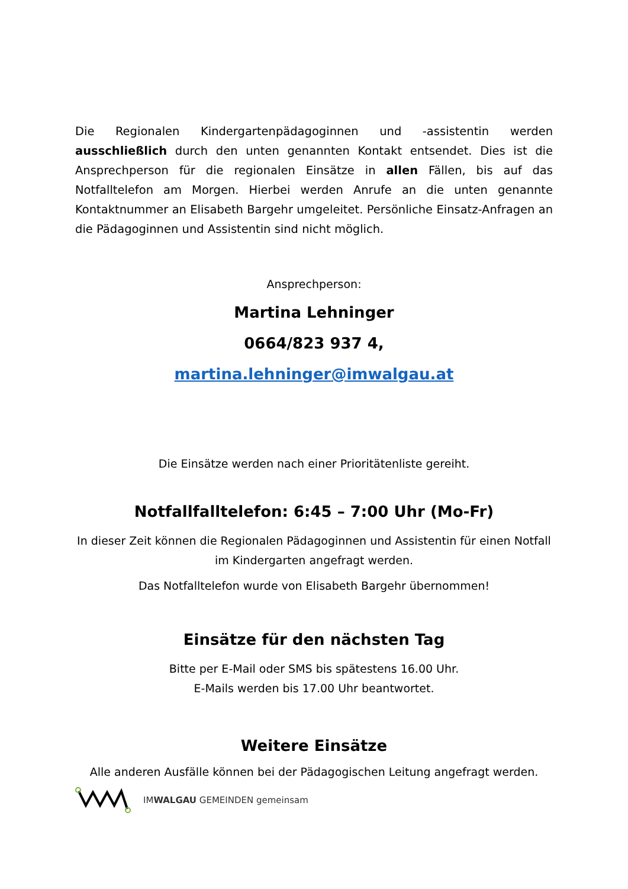Die Regionalen Kindergartenpädagoginnen und -assistentin werden ausschließlich durch den unten genannten Kontakt entsendet. Dies ist die Ansprechperson für die regionalen Einsätze in allen Fällen, bis auf das Notfalltelefon am Morgen. Hierbei werden Anrufe an die unten genannte Kontaktnummer an Elisabeth Bargehr umgeleitet. Persönliche Einsatz-Anfragen an die Pädagoginnen und Assistentin sind nicht möglich.
Ansprechperson:
Martina Lehninger
0664/823 937 4,
martina.lehninger@imwalgau.at
Die Einsätze werden nach einer Prioritätenliste gereiht.
Notfallfalltelefon: 6:45 – 7:00 Uhr (Mo-Fr)
In dieser Zeit können die Regionalen Pädagoginnen und Assistentin für einen Notfall im Kindergarten angefragt werden.
Das Notfalltelefon wurde von Elisabeth Bargehr übernommen!
Einsätze für den nächsten Tag
Bitte per E-Mail oder SMS bis spätestens 16.00 Uhr.
E-Mails werden bis 17.00 Uhr beantwortet.
Weitere Einsätze
Alle anderen Ausfälle können bei der Pädagogischen Leitung angefragt werden.
IMWALGAU GEMEINDEN gemeinsam